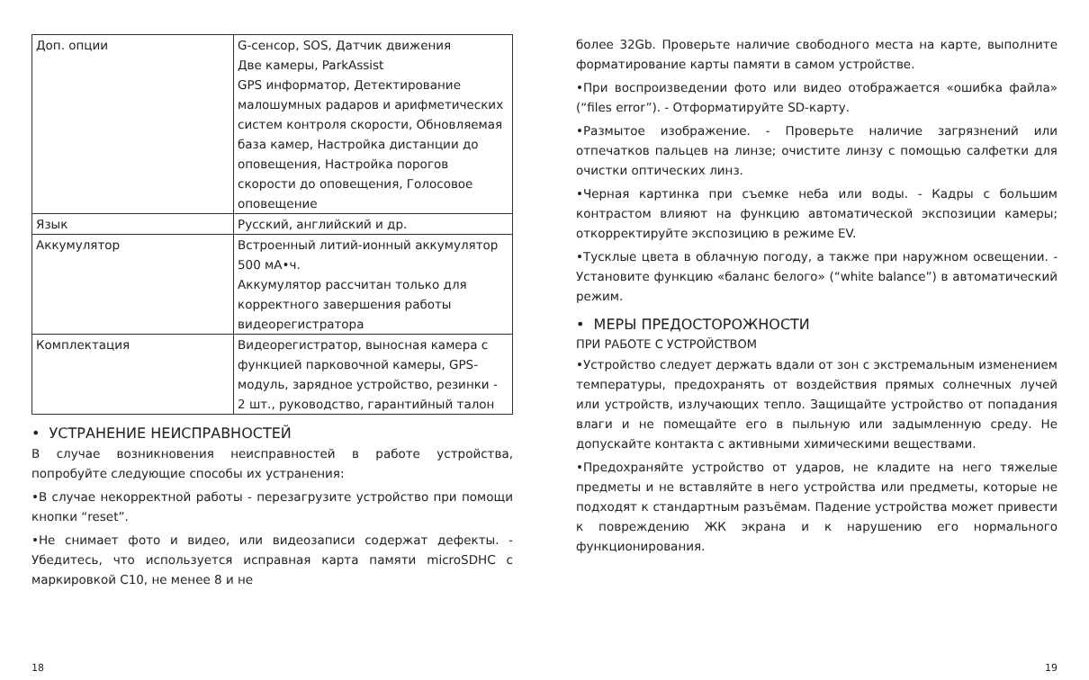| Доп. опции | G-сенсор, SOS, Датчик движения Две камеры, ParkAssist GPS информатор, Детектирование малошумных радаров и арифметических систем контроля скорости, Обновляемая база камер, Настройка дистанции до оповещения, Настройка порогов скорости до оповещения, Голосовое оповещение |
| Язык | Русский, английский и др. |
| Аккумулятор | Встроенный литий-ионный аккумулятор 500 мА•ч. Аккумулятор рассчитан только для корректного завершения работы видеорегистратора |
| Комплектация | Видеорегистратор, выносная камера с функцией парковочной камеры, GPS-модуль, зарядное устройство, резинки - 2 шт., руководство, гарантийный талон |
• УСТРАНЕНИЕ НЕИСПРАВНОСТЕЙ
В случае возникновения неисправностей в работе устройства, попробуйте следующие способы их устранения:
•В случае некорректной работы - перезагрузите устройство при помощи кнопки “reset”.
•Не снимает фото и видео, или видеозаписи содержат дефекты. - Убедитесь, что используется исправная карта памяти microSDHC с маркировкой C10, не менее 8 и не
более 32Gb. Проверьте наличие свободного места на карте, выполните форматирование карты памяти в самом устройстве.
•При воспроизведении фото или видео отображается «ошибка файла» (“files error”). - Отформатируйте SD-карту.
•Размытое изображение. - Проверьте наличие загрязнений или отпечатков пальцев на линзе; очистите линзу с помощью салфетки для очистки оптических линз.
•Черная картинка при съемке неба или воды. - Кадры с большим контрастом влияют на функцию автоматической экспозиции камеры; откорректируйте экспозицию в режиме EV.
•Тусклые цвета в облачную погоду, а также при наружном освещении. - Установите функцию «баланс белого» (“white balance”) в автоматический режим.
• МЕРЫ ПРЕДОСТОРОЖНОСТИ
ПРИ РАБОТЕ С УСТРОЙСТВОМ
•Устройство следует держать вдали от зон с экстремальным изменением температуры, предохранять от воздействия прямых солнечных лучей или устройств, излучающих тепло. Защищайте устройство от попадания влаги и не помещайте его в пыльную или задымленную среду. Не допускайте контакта с активными химическими веществами.
•Предохраняйте устройство от ударов, не кладите на него тяжелые предметы и не вставляйте в него устройства или предметы, которые не подходят к стандартным разъёмам. Падение устройства может привести к повреждению ЖК экрана и к нарушению его нормального функционирования.
18 19